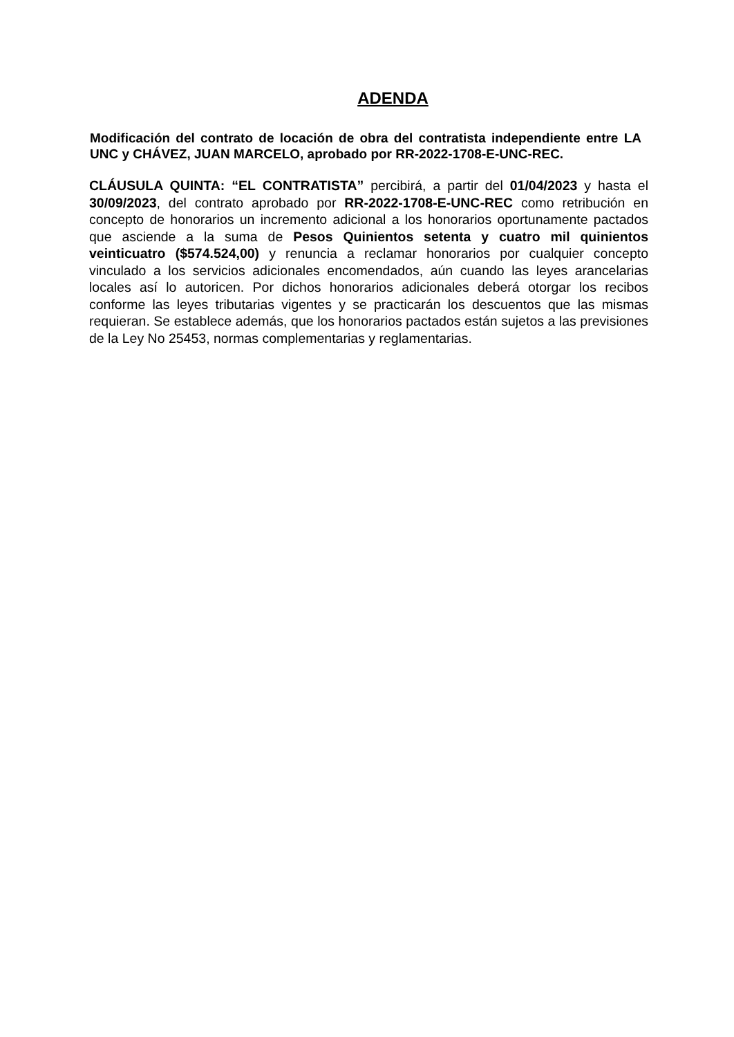ADENDA
Modificación del contrato de locación de obra del contratista independiente entre LA UNC y CHÁVEZ, JUAN MARCELO, aprobado por RR-2022-1708-E-UNC-REC.
CLÁUSULA QUINTA: “EL CONTRATISTA” percibirá, a partir del 01/04/2023 y hasta el 30/09/2023, del contrato aprobado por RR-2022-1708-E-UNC-REC como retribución en concepto de honorarios un incremento adicional a los honorarios oportunamente pactados que asciende a la suma de Pesos Quinientos setenta y cuatro mil quinientos veinticuatro ($574.524,00) y renuncia a reclamar honorarios por cualquier concepto vinculado a los servicios adicionales encomendados, aún cuando las leyes arancelarias locales así lo autoricen. Por dichos honorarios adicionales deberá otorgar los recibos conforme las leyes tributarias vigentes y se practicarán los descuentos que las mismas requieran. Se establece además, que los honorarios pactados están sujetos a las previsiones de la Ley No 25453, normas complementarias y reglamentarias.